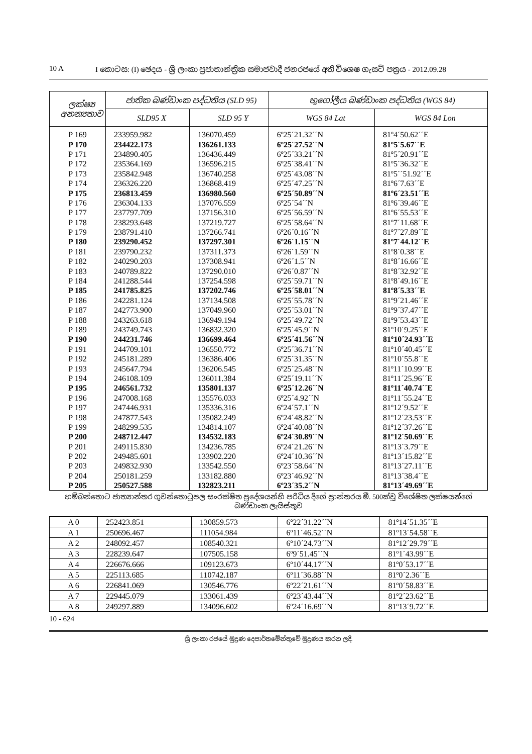10 A I කොටස: (I) ඡෙදය - ශ්‍රී ලංකා ප්‍රජාතාන්ත්‍රික සමාජවාදී ජනරජයේ අති විශෙෂ ගැසට් පත්‍රය - 2012.09.28
| ලක්ෂ්‍ය අනන්‍යතාව | ජාතික බණ්ඩාංක පද්ධතිය (SLD 95) | | භූගෝලීය බණ්ඩාංක පද්ධතිය (WGS 84) | |
| --- | --- | --- | --- | --- |
| | SLD95 X | SLD 95 Y | WGS 84 Lat | WGS 84 Lon |
| P 169 | 233959.982 | 136070.459 | 6º25´21.32´´N | 81º4´50.62´´E |
| P 170 | 234422.173 | 136261.133 | 6º25´27.52´´N | 81º5´5.67´´E |
| P 171 | 234890.405 | 136436.449 | 6º25´33.21´´N | 81º5´20.91´´E |
| P 172 | 235364.169 | 136596.215 | 6º25´38.41´´N | 81º5´36.32´´E |
| P 173 | 235842.948 | 136740.258 | 6º25´43.08´´N | 81º5´´51.92´´E |
| P 174 | 236326.220 | 136868.419 | 6º25´47.25´´N | 81º6´7.63´´E |
| P 175 | 236813.459 | 136980.560 | 6º25´50.89´´N | 81º6´23.51´´E |
| P 176 | 236304.133 | 137076.559 | 6º25´54´´N | 81º6´39.46´´E |
| P 177 | 237797.709 | 137156.310 | 6º25´56.59´´N | 81º6´55.53´´E |
| P 178 | 238293.648 | 137219.727 | 6º25´58.64´´N | 81º7´11.68´´E |
| P 179 | 238791.410 | 137266.741 | 6º26´0.16´´N | 81º7´27.89´´E |
| P 180 | 239290.452 | 137297.301 | 6º26´1.15´´N | 81º7´44.12´´E |
| P 181 | 239790.232 | 137311.373 | 6º26´1.59´´N | 81º8´0.38´´E |
| P 182 | 240290.203 | 137308.941 | 6º26´1.5´´N | 81º8´16.66´´E |
| P 183 | 240789.822 | 137290.010 | 6º26´0.87´´N | 81º8´32.92´´E |
| P 184 | 241288.544 | 137254.598 | 6º25´59.71´´N | 81º8´49.16´´E |
| P 185 | 241785.825 | 137202.746 | 6º25´58.01´´N | 81º8´5.33´´E |
| P 186 | 242281.124 | 137134.508 | 6º25´55.78´´N | 81º9´21.46´´E |
| P 187 | 242773.900 | 137049.960 | 6º25´53.01´´N | 81º9´37.47´´E |
| P 188 | 243263.618 | 136949.194 | 6º25´49.72´´N | 81º9´53.43´´E |
| P 189 | 243749.743 | 136832.320 | 6º25´45.9´´N | 81º10´9.25´´E |
| P 190 | 244231.746 | 136699.464 | 6º25´41.56´´N | 81º10´24.93´´E |
| P 191 | 244709.101 | 136550.772 | 6º25´36.71´´N | 81º10´40.45´´E |
| P 192 | 245181.289 | 136386.406 | 6º25´31.35´´N | 81º10´55.8´´E |
| P 193 | 245647.794 | 136206.545 | 6º25´25.48´´N | 81º11´10.99´´E |
| P 194 | 246108.109 | 136011.384 | 6º25´19.11´´N | 81º11´25.96´´E |
| P 195 | 246561.732 | 135801.137 | 6º25´12.26´´N | 81º11´40.74´´E |
| P 196 | 247008.168 | 135576.033 | 6º25´4.92´´N | 81º11´55.24´´E |
| P 197 | 247446.931 | 135336.316 | 6º24´57.1´´N | 81º12´9.52´´E |
| P 198 | 247877.543 | 135082.249 | 6º24´48.82´´N | 81º12´23.53´´E |
| P 199 | 248299.535 | 134814.107 | 6º24´40.08´´N | 81º12´37.26´´E |
| P 200 | 248712.447 | 134532.183 | 6º24´30.89´´N | 81º12´50.69´´E |
| P 201 | 249115.830 | 134236.785 | 6º24´21.26´´N | 81º13´3.79´´E |
| P 202 | 249485.601 | 133902.220 | 6º24´10.36´´N | 81º13´15.82´´E |
| P 203 | 249832.930 | 133542.550 | 6º23´58.64´´N | 81º13´27.11´´E |
| P 204 | 250181.259 | 133182.880 | 6º23´46.92´´N | 81º13´38.4´´E |
| P 205 | 250527.588 | 132823.211 | 6º23´35.2´´N | 81º13´49.69´´E |
හම්බන්තොට ජාත්‍යාන්තර ගුවන්තොටුපල සංරක්ෂිත ප්‍රදේශයන්හි පරිධිය දිගේ ප්‍රාන්තරය මී. 500ක්වූ විශේෂිත ලක්ෂයන්ගේ බණ්ඩාංක ලැයිස්තුව
| A 0 | 252423.851 | 130859.573 | 6º22´31.22´´N | 81º14´51.35´´E |
| A 1 | 250696.467 | 111054.984 | 6º11´46.52´´N | 81º13´54.58´´E |
| A 2 | 248092.457 | 108540.321 | 6º10´24.73´´N | 81º12´29.79´´E |
| A 3 | 228239.647 | 107505.158 | 6º9´51.45´´N | 81º1´43.99´´E |
| A 4 | 226676.666 | 109123.673 | 6º10´44.17´´N | 81º0´53.17´´E |
| A 5 | 225113.685 | 110742.187 | 6º11´36.88´´N | 81º0´2.36´´E |
| A 6 | 226841.069 | 130546.776 | 6º22´21.61´´N | 81º0´58.83´´E |
| A 7 | 229445.079 | 133061.439 | 6º23´43.44´´N | 81º2´23.62´´E |
| A 8 | 249297.889 | 134096.602 | 6º24´16.69´´N | 81º13´9.72´´E |
10 - 624
ශ්‍රී ලංකා රජයේ මුද්‍රණ දෙපාර්තමේන්තුවේ මුද්‍රණය කරන ලදී.